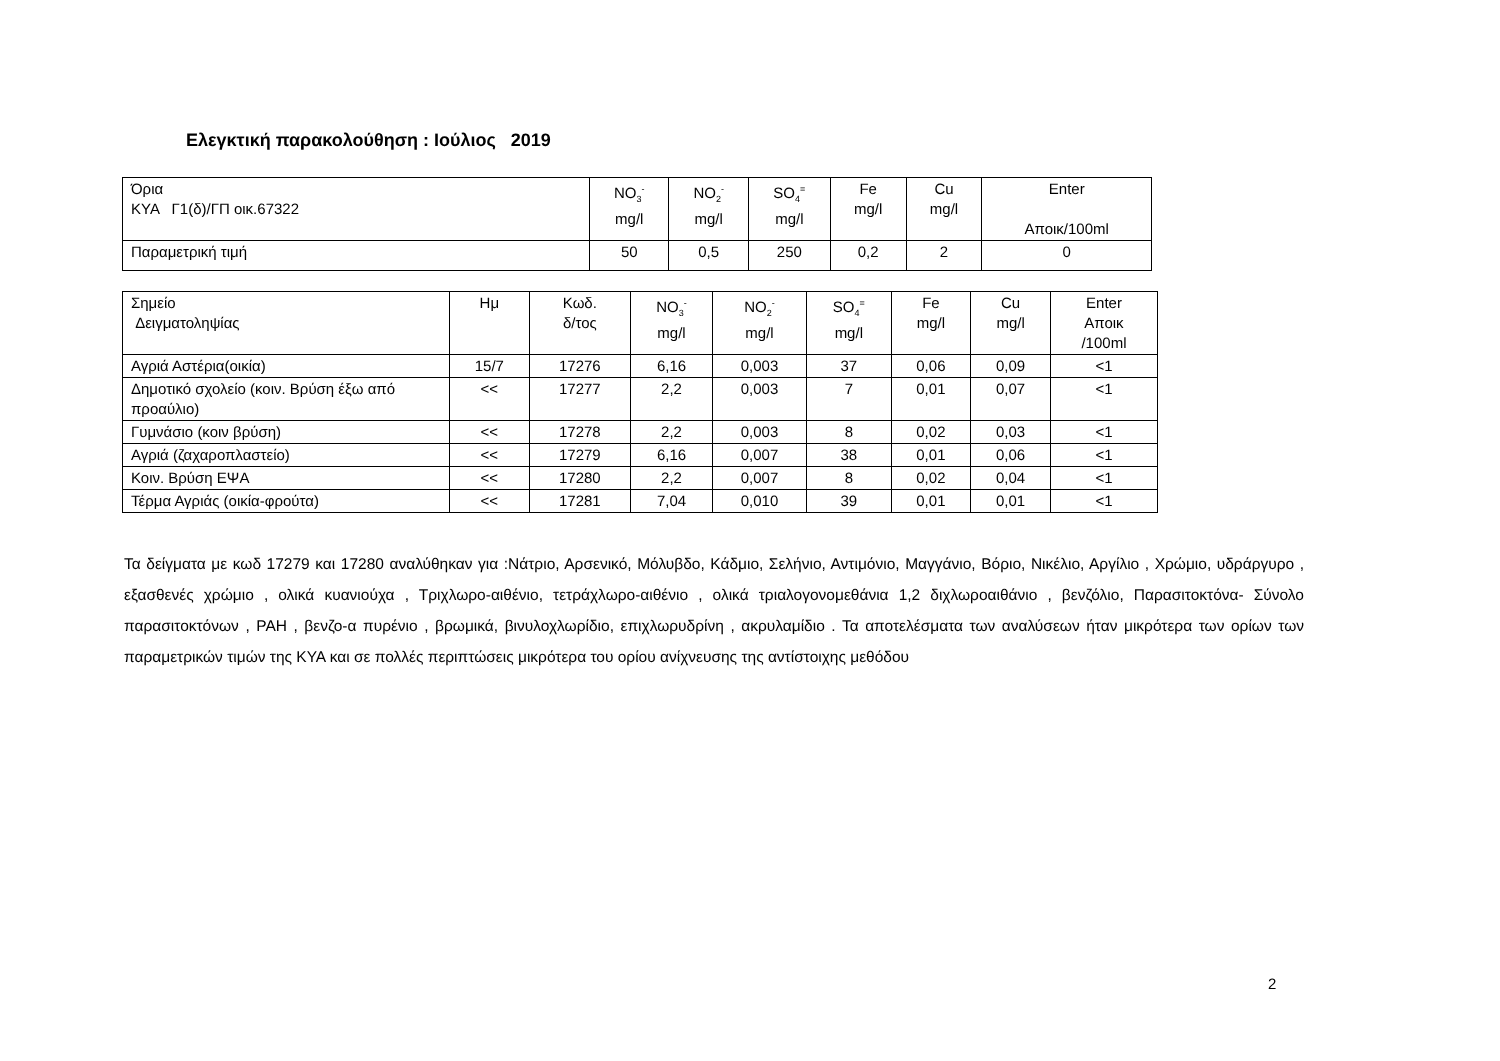Ελεγκτική παρακολούθηση : Ιούλιος 2019
| Όρια ΚΥΑ Γ1(δ)/ΓΠ οικ.67322 | NO<sub>3</sub><sup>-</sup> mg/l | NO<sub>2</sub><sup>-</sup> mg/l | SO<sub>4</sub><sup>=</sup> mg/l | Fe mg/l | Cu mg/l | Enter Αποικ/100ml |
| Παραμετρική τιμή | 50 | 0,5 | 250 | 0,2 | 2 | 0 |
| Σημείο Δειγματοληψίας | Ημ | Κωδ. δ/τος | NO<sub>3</sub><sup>-</sup> mg/l | NO<sub>2</sub><sup>-</sup> mg/l | SO<sub>4</sub><sup>=</sup> mg/l | Fe mg/l | Cu mg/l | Enter Αποικ /100ml |
| Αγριά Αστέρια(οικία) | 15/7 | 17276 | 6,16 | 0,003 | 37 | 0,06 | 0,09 | <1 |
| Δημοτικό σχολείο (κοιν. Βρύση έξω από προαύλιο) | << | 17277 | 2,2 | 0,003 | 7 | 0,01 | 0,07 | <1 |
| Γυμνάσιο (κοιν βρύση) | << | 17278 | 2,2 | 0,003 | 8 | 0,02 | 0,03 | <1 |
| Αγριά (ζαχαροπλαστείο) | << | 17279 | 6,16 | 0,007 | 38 | 0,01 | 0,06 | <1 |
| Κοιν. Βρύση ΕΨΑ | << | 17280 | 2,2 | 0,007 | 8 | 0,02 | 0,04 | <1 |
| Τέρμα Αγριάς (οικία-φρούτα) | << | 17281 | 7,04 | 0,010 | 39 | 0,01 | 0,01 | <1 |
Τα δείγματα με κωδ 17279 και 17280 αναλύθηκαν για :Νάτριο, Αρσενικό, Μόλυβδο, Κάδμιο, Σελήνιο, Αντιμόνιο, Μαγγάνιο, Βόριο, Νικέλιο, Αργίλιο , Χρώμιο, υδράργυρο , εξασθενές χρώμιο , ολικά κυανιούχα , Τριχλωρο-αιθένιο, τετράχλωρο-αιθένιο , ολικά τριαλογονομεθάνια 1,2 διχλωροαιθάνιο , βενζόλιο, Παρασιτοκτόνα- Σύνολο παρασιτοκτόνων , PAH , βενζο-α πυρένιο , βρωμικά, βινυλοχλωρίδιο, επιχλωρυδρίνη , ακρυλαμίδιο . Τα αποτελέσματα των αναλύσεων ήταν μικρότερα των ορίων των παραμετρικών τιμών της ΚΥΑ και σε πολλές περιπτώσεις μικρότερα του ορίου ανίχνευσης της αντίστοιχης μεθόδου
2